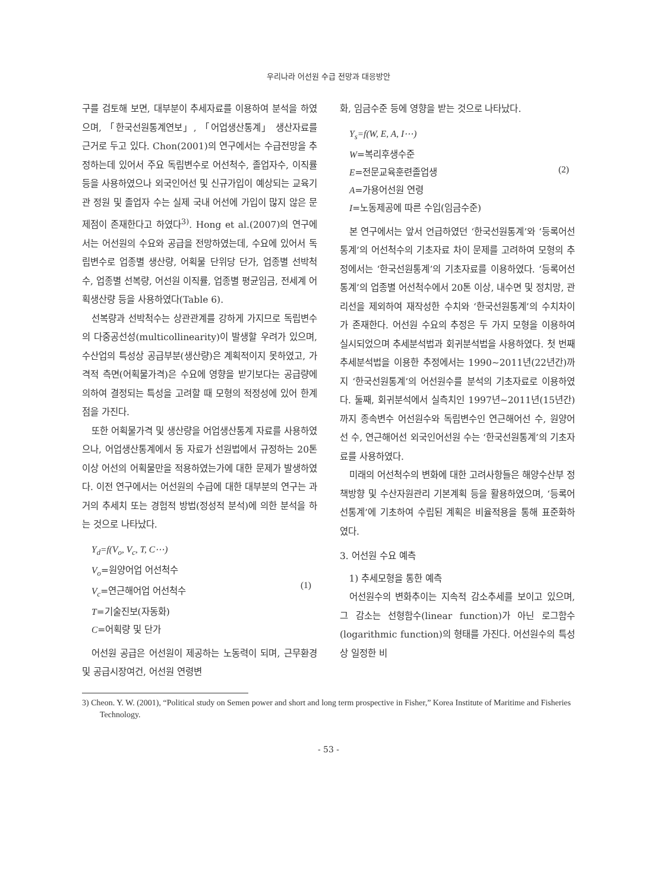우리나라 어선원 수급 전망과 대응방안
구를 검토해 보면, 대부분이 추세자료를 이용하여 분석을 하였으며, 「한국선원통계연보」, 「어업생산통계」 생산자료를 근거로 두고 있다. Chon(2001)의 연구에서는 수급전망을 추정하는데 있어서 주요 독립변수로 어선척수, 졸업자수, 이직률 등을 사용하였으나 외국인어선 및 신규가입이 예상되는 교육기관 정원 및 졸업자 수는 실제 국내 어선에 가입이 많지 않은 문제점이 존재한다고 하였다<sup>3)</sup>. Hong et al.(2007)의 연구에서는 어선원의 수요와 공급을 전망하였는데, 수요에 있어서 독립변수로 업종별 생산량, 어획물 단위당 단가, 업종별 선박척수, 업종별 선복량, 어선원 이직률, 업종별 평균임금, 전세계 어획생산량 등을 사용하였다(Table 6).
선복량과 선박척수는 상관관계를 강하게 가지므로 독립변수의 다중공선성(multicollinearity)이 발생할 우려가 있으며, 수산업의 특성상 공급부분(생산량)은 계획적이지 못하였고, 가격적 측면(어획물가격)은 수요에 영향을 받기보다는 공급량에 의하여 결정되는 특성을 고려할 때 모형의 적정성에 있어 한계점을 가진다.
또한 어획물가격 및 생산량을 어업생산통계 자료를 사용하였으나, 어업생산통계에서 동 자료가 선원법에서 규정하는 20톤 이상 어선의 어획물만을 적용하였는가에 대한 문제가 발생하였다. 이전 연구에서는 어선원의 수급에 대한 대부분의 연구는 과거의 추세치 또는 경험적 방법(정성적 분석)에 의한 분석을 하는 것으로 나타났다.
Y<sub>d</sub>=f(V<sub>o</sub>, V<sub>c</sub>, T, C⋯)
V<sub>o</sub>=원양어업 어선척수
V<sub>c</sub>=연근해어업 어선척수
T=기술진보(자동화)
C=어획량 및 단가
(1)
어선원 공급은 어선원이 제공하는 노동력이 되며, 근무환경 및 공급시장여건, 어선원 연령변
화, 임금수준 등에 영향을 받는 것으로 나타났다.
Y<sub>s</sub>=f(W, E, A, I⋯)
W=복리후생수준
E=전문교육훈련졸업생
A=가용어선원 연령
I=노동제공에 따른 수입(임금수준)
(2)
본 연구에서는 앞서 언급하였던 ‘한국선원통계’와 ‘등록어선통계’의 어선척수의 기초자료 차이 문제를 고려하여 모형의 추정에서는 ‘한국선원통계’의 기초자료를 이용하였다. ‘등록어선통계’의 업종별 어선척수에서 20톤 이상, 내수면 및 정치망, 관리선을 제외하여 재작성한 수치와 ‘한국선원통계’의 수치차이가 존재한다. 어선원 수요의 추정은 두 가지 모형을 이용하여 실시되었으며 추세분석법과 회귀분석법을 사용하였다. 첫 번째 추세분석법을 이용한 추정에서는 1990∼2011년(22년간)까지 ‘한국선원통계’의 어선원수를 분석의 기초자료로 이용하였다. 둘째, 회귀분석에서 실측치인 1997년∼2011년(15년간)까지 종속변수 어선원수와 독립변수인 연근해어선 수, 원양어선 수, 연근해어선 외국인어선원 수는 ‘한국선원통계’의 기초자료를 사용하였다.
미래의 어선척수의 변화에 대한 고려사항들은 해양수산부 정책방향 및 수산자원관리 기본계획 등을 활용하였으며, ‘등록어선통계’에 기초하여 수립된 계획은 비율적용을 통해 표준화하였다.
3. 어선원 수요 예측
1) 추세모형을 통한 예측
어선원수의 변화추이는 지속적 감소추세를 보이고 있으며, 그 감소는 선형함수(linear function)가 아닌 로그함수(logarithmic function)의 형태를 가진다. 어선원수의 특성상 일정한 비
3) Cheon. Y. W. (2001), “Political study on Semen power and short and long term prospective in Fisher,” Korea Institute of Maritime and Fisheries Technology.
- 53 -